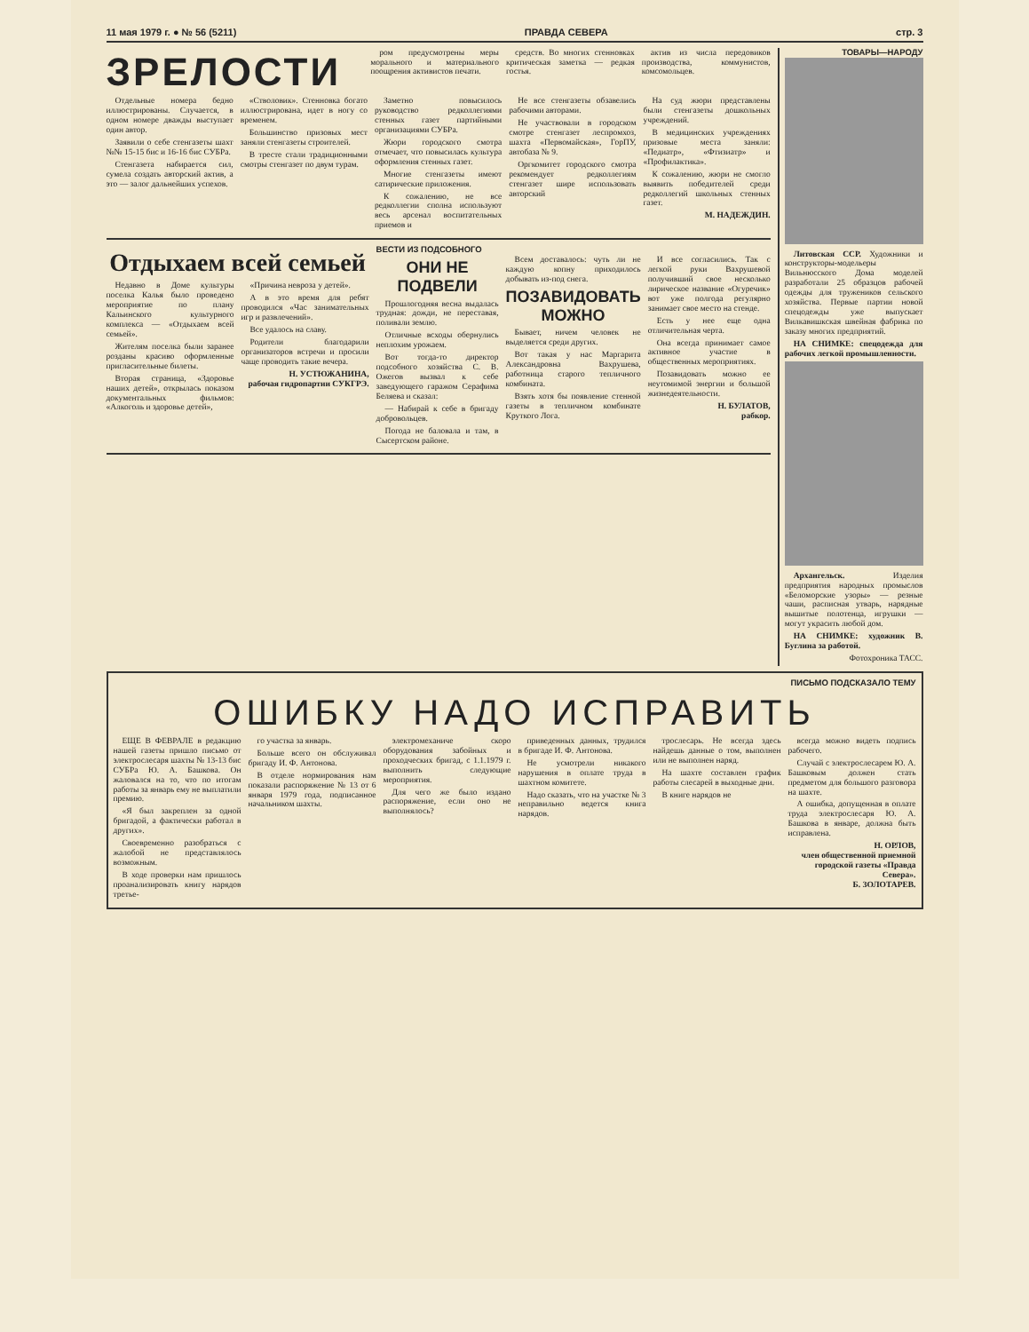11 мая 1979 г. ● № 56 (5211) ПРАВДА СЕВЕРА стр. 3
ЗРЕЛОСТИ
ром предусмотрены меры морального и материального поощрения активистов печати.
средств. Во многих стенновках критическая заметка — редкая гостья.
актив из числа передовиков производства, коммунистов, комсомольцев.
Отдельные номера бедно иллюстрированы. Случается, в одном номере дважды выступает один автор.
Заявили о себе стенгазеты шахт №№ 15-15 бис и 16-16 бис СУБРа.
Стенгазета набирается сил, сумела создать авторский актив, а это — залог дальнейших успехов.
«Стволовик». Стенновка богато иллюстрирована, идет в ногу со временем.
Большинство призовых мест заняли стенгазеты строителей.
В тресте стали традиционными смотры стенгазет по двум турам.
Заметно повысилось руководство редколлегиями стенных газет партийными организациями СУБРа.
Жюри городского смотра отмечает, что повысилась культура оформления стенных газет.
Многие стенгазеты имеют сатирические приложения.
К сожалению, не все редколлегии сполна используют весь арсенал воспитательных приемов и
Не все стенгазеты обзавелись рабочими авторами.
Не участвовали в городском смотре стенгазет леспромхоз, шахта «Первомайская», ГорПУ, автобаза № 9.
Оргкомитет городского смотра рекомендует редколлегиям стенгазет шире использовать авторский
На суд жюри представлены были стенгазеты дошкольных учреждений.
В медицинских учреждениях призовые места заняли: «Педиатр», «Фтизиатр» и «Профилактика».
К сожалению, жюри не смогло выявить победителей среди редколлегий школьных стенных газет.
М. НАДЕЖДИН.
Отдыхаем всей семьей
Недавно в Доме культуры поселка Калья было проведено мероприятие по плану Кальинского культурного комплекса — «Отдыхаем всей семьей».
Жителям поселка были заранее розданы красиво оформленные пригласительные билеты.
Вторая страница, «Здоровье наших детей», открылась показом документальных фильмов: «Алкоголь и здоровье детей»,
«Причина невроза у детей».
А в это время для ребят проводился «Час занимательных игр и развлечений».
Все удалось на славу.
Родители благодарили организаторов встречи и просили чаще проводить такие вечера.
Н. УСТЮЖАНИНА,
рабочая гидропартии СУКГРЭ.
ВЕСТИ ИЗ ПОДСОБНОГО
ОНИ НЕ ПОДВЕЛИ
Прошлогодняя весна выдалась трудная: дожди, не переставая, поливали землю.
Отличные всходы обернулись неплохим урожаем.
Вот тогда-то директор подсобного хозяйства С. В. Ожегов вызвал к себе заведующего гаражом Серафима Беляева и сказал:
— Набирай к себе в бригаду добровольцев.
Погода не баловала и там, в Сысертском районе.
Всем доставалось: чуть ли не каждую копну приходилось добывать из-под снега.
ПОЗАВИДОВАТЬ МОЖНО
Бывает, ничем человек не выделяется среди других.
Вот такая у нас Маргарита Александровна Вахрушева, работница старого тепличного комбината.
Взять хотя бы появление стенной газеты в тепличном комбинате Круткого Лога.
И все согласились. Так с легкой руки Вахрушевой получивший свое несколько лирическое название «Огуречик» вот уже полгода регулярно занимает свое место на стенде.
Есть у нее еще одна отличительная черта.
Она всегда принимает самое активное участие в общественных мероприятиях.
Позавидовать можно ее неутомимой энергии и большой жизнедеятельности.
Н. БУЛАТОВ,
рабкор.
ТОВАРЫ—НАРОДУ
Литовская ССР. Художники и конструкторы-модельеры Вильнюсского Дома моделей разработали 25 образцов рабочей одежды для тружеников сельского хозяйства. Первые партии новой спецодежды уже выпускает Вилкавишкская швейная фабрика по заказу многих предприятий.
НА СНИМКЕ: спецодежда для рабочих легкой промышленности.
Архангельск. Изделия предприятия народных промыслов «Беломорские узоры» — резные чаши, расписная утварь, нарядные вышитые полотенца, игрушки — могут украсить любой дом.
НА СНИМКЕ: художник В. Буглина за работой.
Фотохроника ТАСС.
ПИСЬМО ПОДСКАЗАЛО ТЕМУ
ОШИБКУ НАДО ИСПРАВИТЬ
ЕЩЕ В ФЕВРАЛЕ в редакцию нашей газеты пришло письмо от электрослесаря шахты № 13-13 бис СУБРа Ю. А. Башкова. Он жаловался на то, что по итогам работы за январь ему не выплатили премию.
«Я был закреплен за одной бригадой, а фактически работал в других».
Своевременно разобраться с жалобой не представлялось возможным.
В ходе проверки нам пришлось проанализировать книгу нарядов третье-
го участка за январь.
Больше всего он обслуживал бригаду И. Ф. Антонова.
В отделе нормирования нам показали распоряжение № 13 от 6 января 1979 года, подписанное начальником шахты.
электромеханиче скоро оборудования забойных и проходческих бригад, с 1.1.1979 г. выполнить следующие мероприятия.
Для чего же было издано распоряжение, если оно не выполнялось?
приведенных данных, трудился в бригаде И. Ф. Антонова.
Не усмотрели никакого нарушения в оплате труда в шахтном комитете.
Надо сказать, что на участке № 3 неправильно ведется книга нарядов.
трослесарь. Не всегда здесь найдешь данные о том, выполнен или не выполнен наряд.
На шахте составлен график работы слесарей в выходные дни.
В книге нарядов не
всегда можно видеть подпись рабочего.
Случай с электрослесарем Ю. А. Башковым должен стать предметом для большого разговора на шахте.
А ошибка, допущенная в оплате труда электрослесаря Ю. А. Башкова в январе, должна быть исправлена.
Н. ОРЛОВ,
член общественной приемной городской газеты «Правда Севера».
Б. ЗОЛОТАРЕВ.